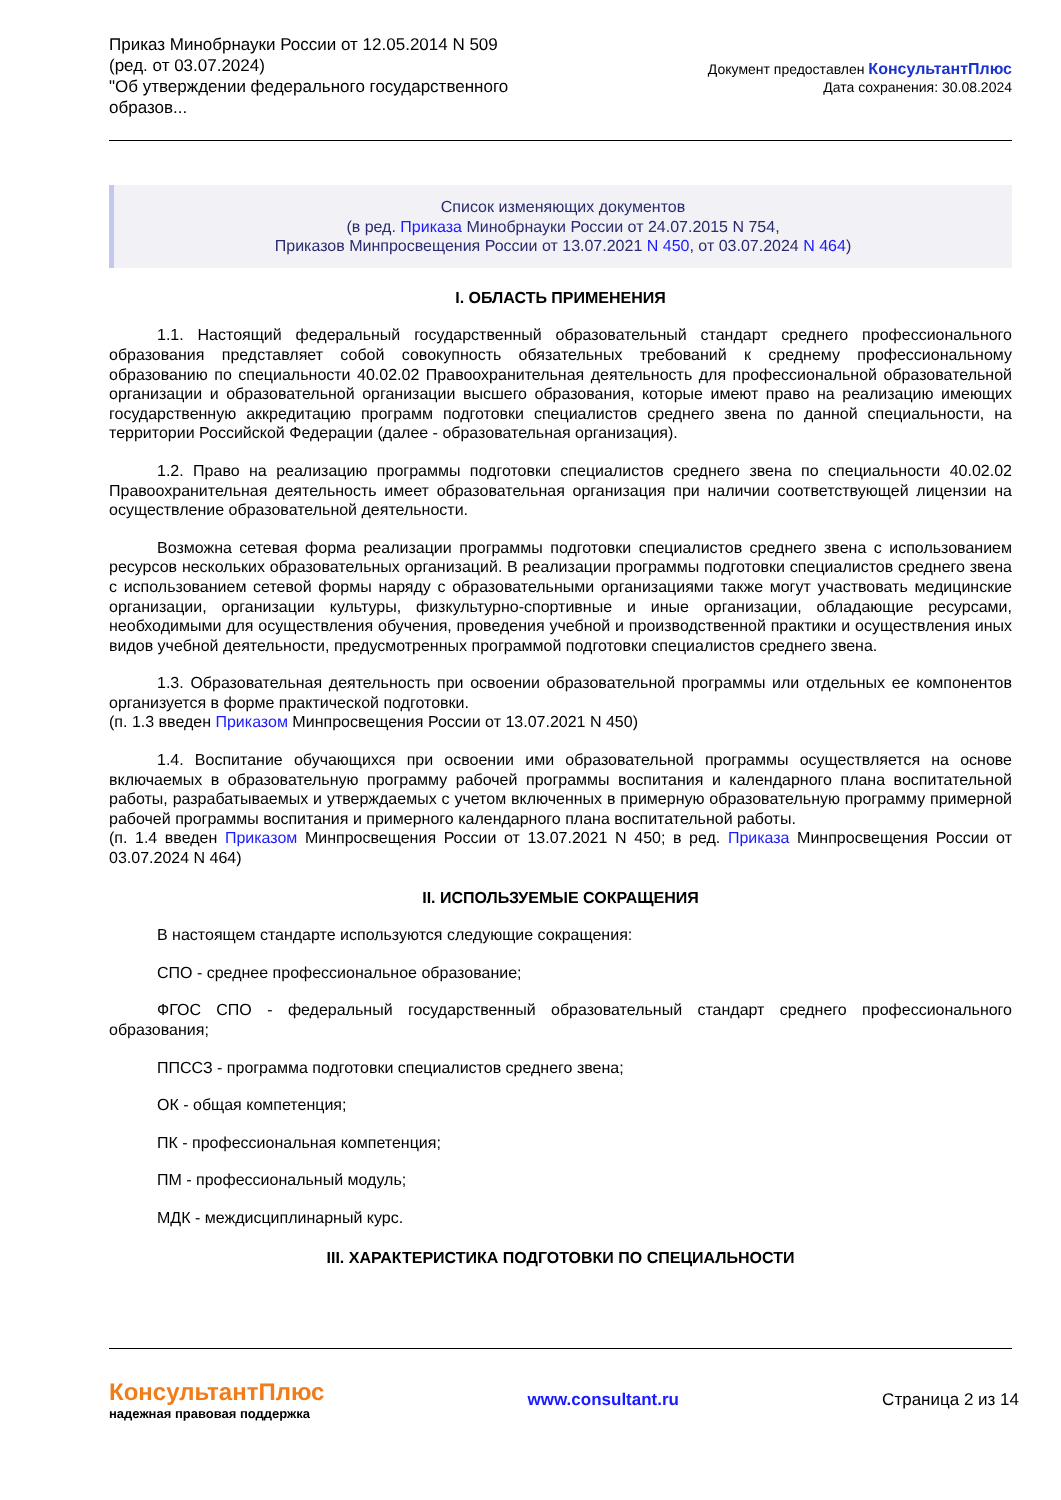Приказ Минобрнауки России от 12.05.2014 N 509
(ред. от 03.07.2024)
"Об утверждении федерального государственного образов...
Документ предоставлен КонсультантПлюс
Дата сохранения: 30.08.2024
Список изменяющих документов
(в ред. Приказа Минобрнауки России от 24.07.2015 N 754,
Приказов Минпросвещения России от 13.07.2021 N 450, от 03.07.2024 N 464)
I. ОБЛАСТЬ ПРИМЕНЕНИЯ
1.1. Настоящий федеральный государственный образовательный стандарт среднего профессионального образования представляет собой совокупность обязательных требований к среднему профессиональному образованию по специальности 40.02.02 Правоохранительная деятельность для профессиональной образовательной организации и образовательной организации высшего образования, которые имеют право на реализацию имеющих государственную аккредитацию программ подготовки специалистов среднего звена по данной специальности, на территории Российской Федерации (далее - образовательная организация).
1.2. Право на реализацию программы подготовки специалистов среднего звена по специальности 40.02.02 Правоохранительная деятельность имеет образовательная организация при наличии соответствующей лицензии на осуществление образовательной деятельности.
Возможна сетевая форма реализации программы подготовки специалистов среднего звена с использованием ресурсов нескольких образовательных организаций. В реализации программы подготовки специалистов среднего звена с использованием сетевой формы наряду с образовательными организациями также могут участвовать медицинские организации, организации культуры, физкультурно-спортивные и иные организации, обладающие ресурсами, необходимыми для осуществления обучения, проведения учебной и производственной практики и осуществления иных видов учебной деятельности, предусмотренных программой подготовки специалистов среднего звена.
1.3. Образовательная деятельность при освоении образовательной программы или отдельных ее компонентов организуется в форме практической подготовки.
(п. 1.3 введен Приказом Минпросвещения России от 13.07.2021 N 450)
1.4. Воспитание обучающихся при освоении ими образовательной программы осуществляется на основе включаемых в образовательную программу рабочей программы воспитания и календарного плана воспитательной работы, разрабатываемых и утверждаемых с учетом включенных в примерную образовательную программу примерной рабочей программы воспитания и примерного календарного плана воспитательной работы.
(п. 1.4 введен Приказом Минпросвещения России от 13.07.2021 N 450; в ред. Приказа Минпросвещения России от 03.07.2024 N 464)
II. ИСПОЛЬЗУЕМЫЕ СОКРАЩЕНИЯ
В настоящем стандарте используются следующие сокращения:
СПО - среднее профессиональное образование;
ФГОС СПО - федеральный государственный образовательный стандарт среднего профессионального образования;
ППССЗ - программа подготовки специалистов среднего звена;
ОК - общая компетенция;
ПК - профессиональная компетенция;
ПМ - профессиональный модуль;
МДК - междисциплинарный курс.
III. ХАРАКТЕРИСТИКА ПОДГОТОВКИ ПО СПЕЦИАЛЬНОСТИ
КонсультантПлюс
надежная правовая поддержка
www.consultant.ru Страница 2 из 14